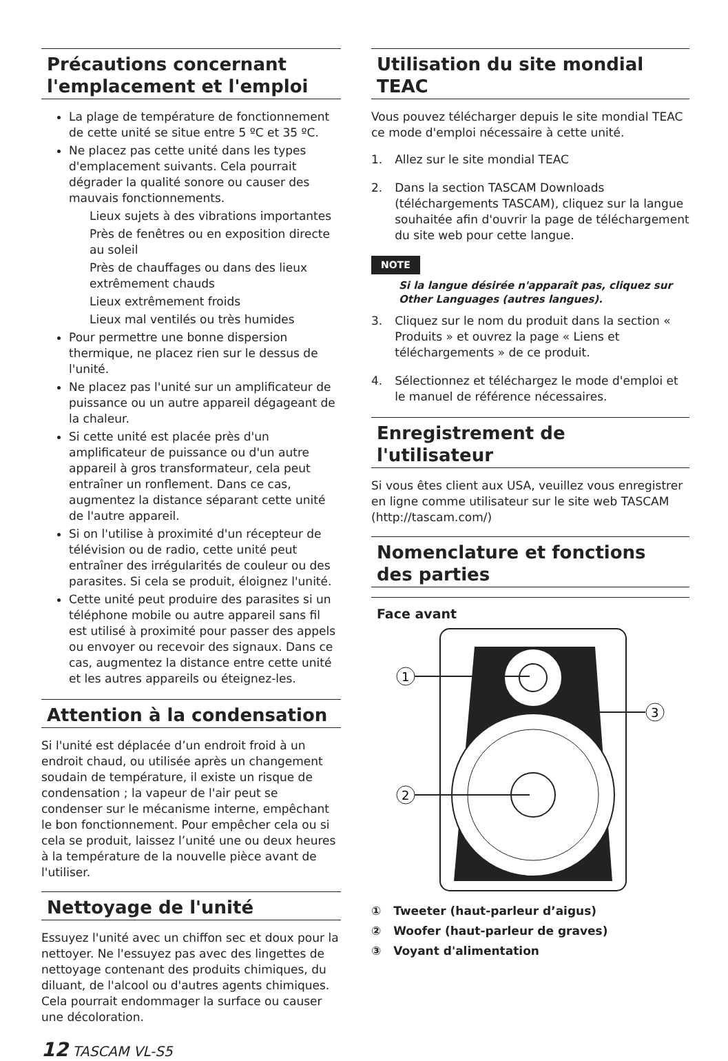Précautions concernant l'emplacement et l'emploi
La plage de température de fonctionnement de cette unité se situe entre 5 ºC et 35 ºC.
Ne placez pas cette unité dans les types d'emplacement suivants. Cela pourrait dégrader la qualité sonore ou causer des mauvais fonctionnements.
Lieux sujets à des vibrations importantes
Près de fenêtres ou en exposition directe au soleil
Près de chauffages ou dans des lieux extrêmement chauds
Lieux extrêmement froids
Lieux mal ventilés ou très humides
Pour permettre une bonne dispersion thermique, ne placez rien sur le dessus de l'unité.
Ne placez pas l'unité sur un amplificateur de puissance ou un autre appareil dégageant de la chaleur.
Si cette unité est placée près d'un amplificateur de puissance ou d'un autre appareil à gros transformateur, cela peut entraîner un ronflement. Dans ce cas, augmentez la distance séparant cette unité de l'autre appareil.
Si on l'utilise à proximité d'un récepteur de télévision ou de radio, cette unité peut entraîner des irrégularités de couleur ou des parasites. Si cela se produit, éloignez l'unité.
Cette unité peut produire des parasites si un téléphone mobile ou autre appareil sans fil est utilisé à proximité pour passer des appels ou envoyer ou recevoir des signaux. Dans ce cas, augmentez la distance entre cette unité et les autres appareils ou éteignez-les.
Attention à la condensation
Si l'unité est déplacée d’un endroit froid à un endroit chaud, ou utilisée après un changement soudain de température, il existe un risque de condensation ; la vapeur de l'air peut se condenser sur le mécanisme interne, empêchant le bon fonctionnement. Pour empêcher cela ou si cela se produit, laissez l’unité une ou deux heures à la température de la nouvelle pièce avant de l'utiliser.
Nettoyage de l'unité
Essuyez l'unité avec un chiffon sec et doux pour la nettoyer. Ne l'essuyez pas avec des lingettes de nettoyage contenant des produits chimiques, du diluant, de l'alcool ou d'autres agents chimiques. Cela pourrait endommager la surface ou causer une décoloration.
Utilisation du site mondial TEAC
Vous pouvez télécharger depuis le site mondial TEAC ce mode d'emploi nécessaire à cette unité.
1. Allez sur le site mondial TEAC
2. Dans la section TASCAM Downloads (téléchargements TASCAM), cliquez sur la langue souhaitée afin d'ouvrir la page de téléchargement du site web pour cette langue.
NOTE
Si la langue désirée n'apparaît pas, cliquez sur Other Languages (autres langues).
3. Cliquez sur le nom du produit dans la section « Produits » et ouvrez la page « Liens et téléchargements » de ce produit.
4. Sélectionnez et téléchargez le mode d'emploi et le manuel de référence nécessaires.
Enregistrement de l'utilisateur
Si vous êtes client aux USA, veuillez vous enregistrer en ligne comme utilisateur sur le site web TASCAM (http://tascam.com/)
Nomenclature et fonctions des parties
Face avant
1
2
3
① Tweeter (haut-parleur d’aigus)
② Woofer (haut-parleur de graves)
③ Voyant d'alimentation
12 TASCAM VL-S5